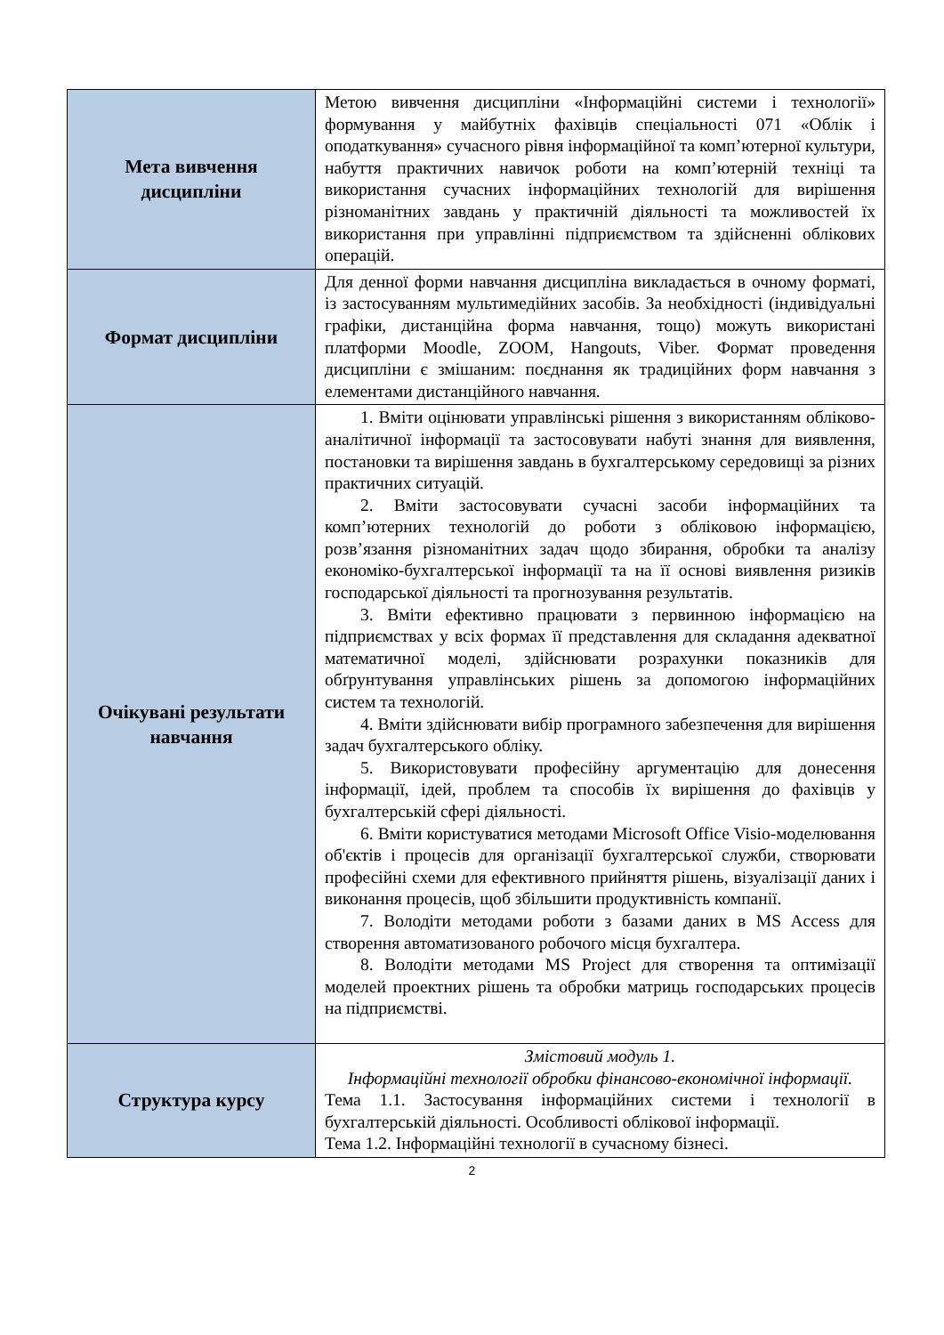| Мета вивчення дисципліни | Метою вивчення дисципліни «Інформаційні системи і технології» формування у майбутніх фахівців спеціальності 071 «Облік і оподаткування» сучасного рівня інформаційної та комп’ютерної культури, набуття практичних навичок роботи на комп’ютерній техніці та використання сучасних інформаційних технологій для вирішення різноманітних завдань у практичній діяльності та можливостей їх використання при управлінні підприємством та здійсненні облікових операцій. |
| Формат дисципліни | Для денної форми навчання дисципліна викладається в очному форматі, із застосуванням мультимедійних засобів. За необхідності (індивідуальні графіки, дистанційна форма навчання, тощо) можуть використані платформи Moodle, ZOOM, Hangouts, Viber. Формат проведення дисципліни є змішаним: поєднання як традиційних форм навчання з елементами дистанційного навчання. |
| Очікувані результати навчання | 1. Вміти оцінювати управлінські рішення з використанням обліково-аналітичної інформації та застосовувати набуті знання для виявлення, постановки та вирішення завдань в бухгалтерському середовищі за різних практичних ситуацій. 2. Вміти застосовувати сучасні засоби інформаційних та комп’ютерних технологій до роботи з обліковою інформацією, розв’язання різноманітних задач щодо збирання, обробки та аналізу економіко-бухгалтерської інформації та на її основі виявлення ризиків господарської діяльності та прогнозування результатів. 3. Вміти ефективно працювати з первинною інформацією на підприємствах у всіх формах її представлення для складання адекватної математичної моделі, здійснювати розрахунки показників для обґрунтування управлінських рішень за допомогою інформаційних систем та технологій. 4. Вміти здійснювати вибір програмного забезпечення для вирішення задач бухгалтерського обліку. 5. Використовувати професійну аргументацію для донесення інформації, ідей, проблем та способів їх вирішення до фахівців у бухгалтерській сфері діяльності. 6. Вміти користуватися методами Microsoft Office Visio-моделювання об'єктів і процесів для організації бухгалтерської служби, створювати професійні схеми для ефективного прийняття рішень, візуалізації даних і виконання процесів, щоб збільшити продуктивність компанії. 7. Володіти методами роботи з базами даних в MS Access для створення автоматизованого робочого місця бухгалтера. 8. Володіти методами MS Project для створення та оптимізації моделей проектних рішень та обробки матриць господарських процесів на підприємстві. |
| Структура курсу | Змістовий модуль 1. Інформаційні технології обробки фінансово-економічної інформації. Тема 1.1. Застосування інформаційних системи і технології в бухгалтерській діяльності. Особливості облікової інформації. Тема 1.2. Інформаційні технології в сучасному бізнесі. |
2